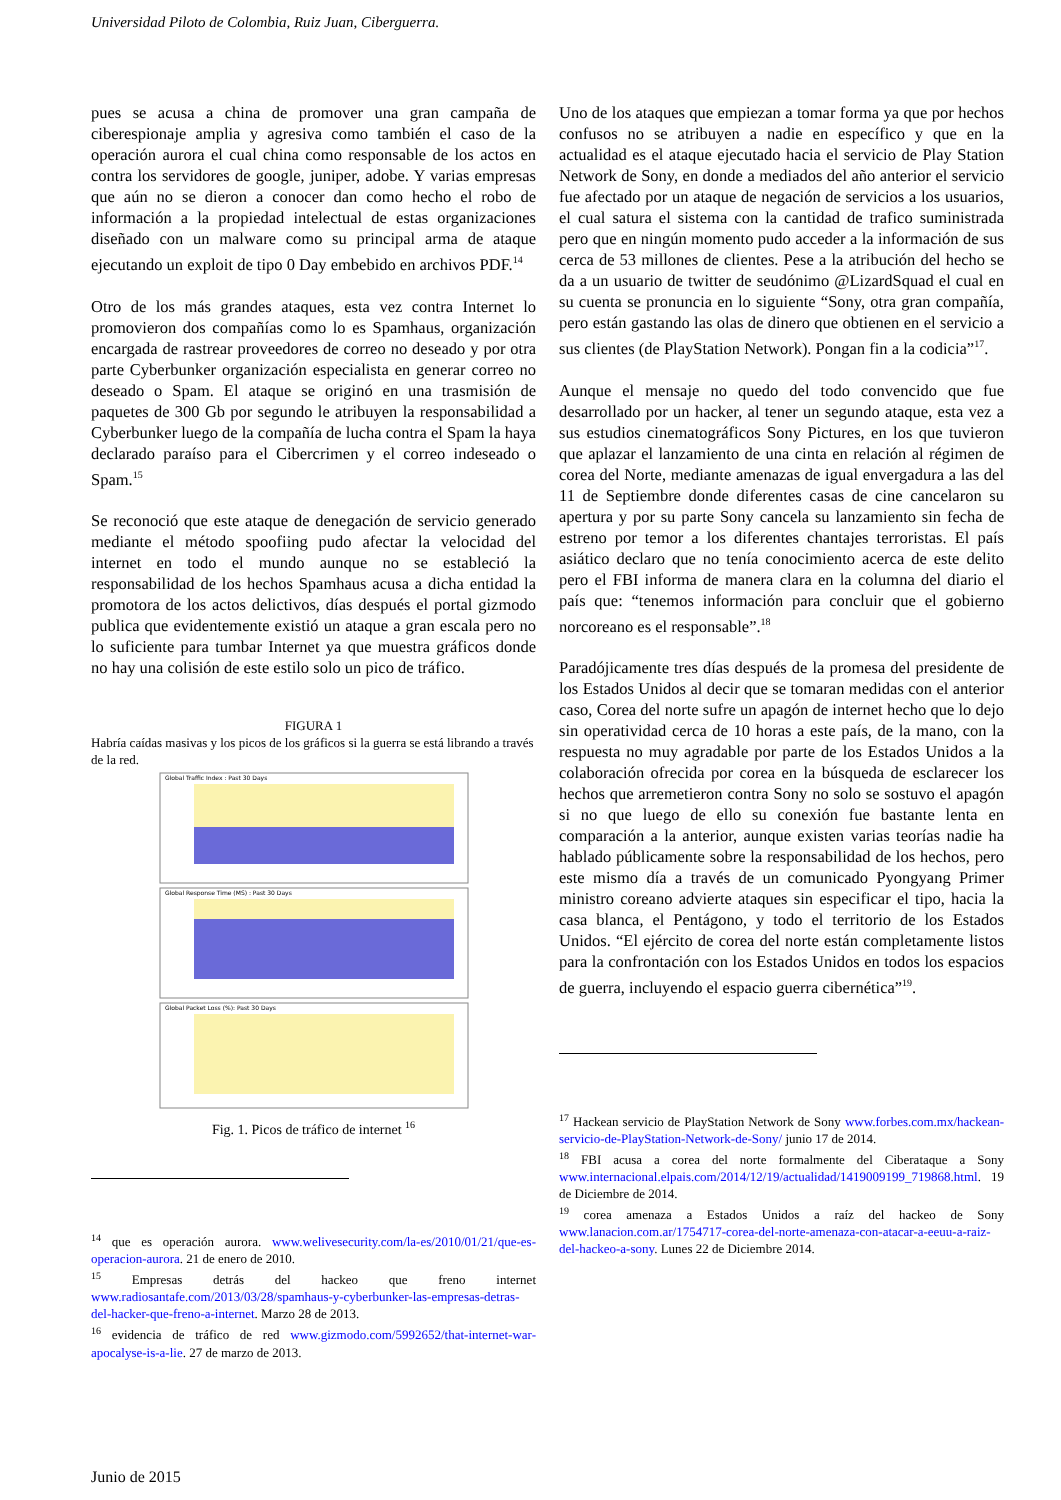Universidad Piloto de Colombia, Ruiz Juan, Ciberguerra.
pues se acusa a china de promover una gran campaña de ciberespionaje amplia y agresiva como también el caso de la operación aurora el cual china como responsable de los actos en contra los servidores de google, juniper, adobe. Y varias empresas que aún no se dieron a conocer dan como hecho el robo de información a la propiedad intelectual de estas organizaciones diseñado con un malware como su principal arma de ataque ejecutando un exploit de tipo 0 Day embebido en archivos PDF.<sup>14</sup>
Otro de los más grandes ataques, esta vez contra Internet lo promovieron dos compañías como lo es Spamhaus, organización encargada de rastrear proveedores de correo no deseado y por otra parte Cyberbunker organización especialista en generar correo no deseado o Spam. El ataque se originó en una trasmisión de paquetes de 300 Gb por segundo le atribuyen la responsabilidad a Cyberbunker luego de la compañía de lucha contra el Spam la haya declarado paraíso para el Cibercrimen y el correo indeseado o Spam.<sup>15</sup>
Se reconoció que este ataque de denegación de servicio generado mediante el método spoofiing pudo afectar la velocidad del internet en todo el mundo aunque no se estableció la responsabilidad de los hechos Spamhaus acusa a dicha entidad la promotora de los actos delictivos, días después el portal gizmodo publica que evidentemente existió un ataque a gran escala pero no lo suficiente para tumbar Internet ya que muestra gráficos donde no hay una colisión de este estilo solo un pico de tráfico.
FIGURA 1
Habría caídas masivas y los picos de los gráficos si la guerra se está librando a través de la red.
Global Traffic Index : Past 30 Days
Global Response Time (MS) : Past 30 Days
Global Packet Loss (%): Past 30 Days
Fig. 1. Picos de tráfico de internet <sup>16</sup>
<sup>14</sup> que es operación aurora. www.welivesecurity.com/la-es/2010/01/21/que-es-operacion-aurora. 21 de enero de 2010.
<sup>15</sup> Empresas detrás del hackeo que freno internet www.radiosantafe.com/2013/03/28/spamhaus-y-cyberbunker-las-empresas-detras-del-hacker-que-freno-a-internet. Marzo 28 de 2013.
<sup>16</sup> evidencia de tráfico de red www.gizmodo.com/5992652/that-internet-war-apocalyse-is-a-lie. 27 de marzo de 2013.
Uno de los ataques que empiezan a tomar forma ya que por hechos confusos no se atribuyen a nadie en específico y que en la actualidad es el ataque ejecutado hacia el servicio de Play Station Network de Sony, en donde a mediados del año anterior el servicio fue afectado por un ataque de negación de servicios a los usuarios, el cual satura el sistema con la cantidad de trafico suministrada pero que en ningún momento pudo acceder a la información de sus cerca de 53 millones de clientes. Pese a la atribución del hecho se da a un usuario de twitter de seudónimo @LizardSquad el cual en su cuenta se pronuncia en lo siguiente “Sony, otra gran compañía, pero están gastando las olas de dinero que obtienen en el servicio a sus clientes (de PlayStation Network). Pongan fin a la codicia”<sup>17</sup>.
Aunque el mensaje no quedo del todo convencido que fue desarrollado por un hacker, al tener un segundo ataque, esta vez a sus estudios cinematográficos Sony Pictures, en los que tuvieron que aplazar el lanzamiento de una cinta en relación al régimen de corea del Norte, mediante amenazas de igual envergadura a las del 11 de Septiembre donde diferentes casas de cine cancelaron su apertura y por su parte Sony cancela su lanzamiento sin fecha de estreno por temor a los diferentes chantajes terroristas. El país asiático declaro que no tenía conocimiento acerca de este delito pero el FBI informa de manera clara en la columna del diario el país que: “tenemos información para concluir que el gobierno norcoreano es el responsable”.<sup>18</sup>
Paradójicamente tres días después de la promesa del presidente de los Estados Unidos al decir que se tomaran medidas con el anterior caso, Corea del norte sufre un apagón de internet hecho que lo dejo sin operatividad cerca de 10 horas a este país, de la mano, con la respuesta no muy agradable por parte de los Estados Unidos a la colaboración ofrecida por corea en la búsqueda de esclarecer los hechos que arremetieron contra Sony no solo se sostuvo el apagón si no que luego de ello su conexión fue bastante lenta en comparación a la anterior, aunque existen varias teorías nadie ha hablado públicamente sobre la responsabilidad de los hechos, pero este mismo día a través de un comunicado Pyongyang Primer ministro coreano advierte ataques sin especificar el tipo, hacia la casa blanca, el Pentágono, y todo el territorio de los Estados Unidos. “El ejército de corea del norte están completamente listos para la confrontación con los Estados Unidos en todos los espacios de guerra, incluyendo el espacio guerra cibernética”<sup>19</sup>.
<sup>17</sup> Hackean servicio de PlayStation Network de Sony www.forbes.com.mx/hackean-servicio-de-PlayStation-Network-de-Sony/ junio 17 de 2014.
<sup>18</sup> FBI acusa a corea del norte formalmente del Ciberataque a Sony www.internacional.elpais.com/2014/12/19/actualidad/1419009199_719868.html. 19 de Diciembre de 2014.
<sup>19</sup> corea amenaza a Estados Unidos a raíz del hackeo de Sony www.lanacion.com.ar/1754717-corea-del-norte-amenaza-con-atacar-a-eeuu-a-raiz-del-hackeo-a-sony. Lunes 22 de Diciembre 2014.
Junio de 2015